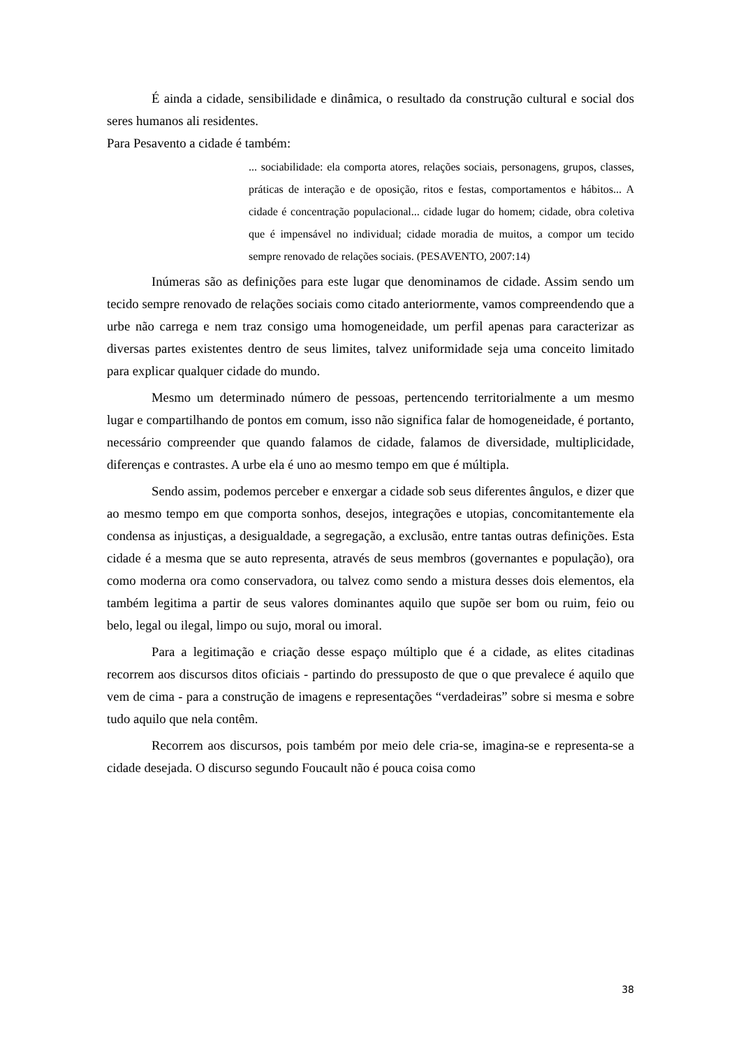É ainda a cidade, sensibilidade e dinâmica, o resultado da construção cultural e social dos seres humanos ali residentes.
Para Pesavento a cidade é também:
... sociabilidade: ela comporta atores, relações sociais, personagens, grupos, classes, práticas de interação e de oposição, ritos e festas, comportamentos e hábitos... A cidade é concentração populacional... cidade lugar do homem; cidade, obra coletiva que é impensável no individual; cidade moradia de muitos, a compor um tecido sempre renovado de relações sociais. (PESAVENTO, 2007:14)
Inúmeras são as definições para este lugar que denominamos de cidade. Assim sendo um tecido sempre renovado de relações sociais como citado anteriormente, vamos compreendendo que a urbe não carrega e nem traz consigo uma homogeneidade, um perfil apenas para caracterizar as diversas partes existentes dentro de seus limites, talvez uniformidade seja uma conceito limitado para explicar qualquer cidade do mundo.
Mesmo um determinado número de pessoas, pertencendo territorialmente a um mesmo lugar e compartilhando de pontos em comum, isso não significa falar de homogeneidade, é portanto, necessário compreender que quando falamos de cidade, falamos de diversidade, multiplicidade, diferenças e contrastes. A urbe ela é uno ao mesmo tempo em que é múltipla.
Sendo assim, podemos perceber e enxergar a cidade sob seus diferentes ângulos, e dizer que ao mesmo tempo em que comporta sonhos, desejos, integrações e utopias, concomitantemente ela condensa as injustiças, a desigualdade, a segregação, a exclusão, entre tantas outras definições. Esta cidade é a mesma que se auto representa, através de seus membros (governantes e população), ora como moderna ora como conservadora, ou talvez como sendo a mistura desses dois elementos, ela também legitima a partir de seus valores dominantes aquilo que supõe ser bom ou ruim, feio ou belo, legal ou ilegal, limpo ou sujo, moral ou imoral.
Para a legitimação e criação desse espaço múltiplo que é a cidade, as elites citadinas recorrem aos discursos ditos oficiais - partindo do pressuposto de que o que prevalece é aquilo que vem de cima - para a construção de imagens e representações “verdadeiras” sobre si mesma e sobre tudo aquilo que nela contêm.
Recorrem aos discursos, pois também por meio dele cria-se, imagina-se e representa-se a cidade desejada. O discurso segundo Foucault não é pouca coisa como
38